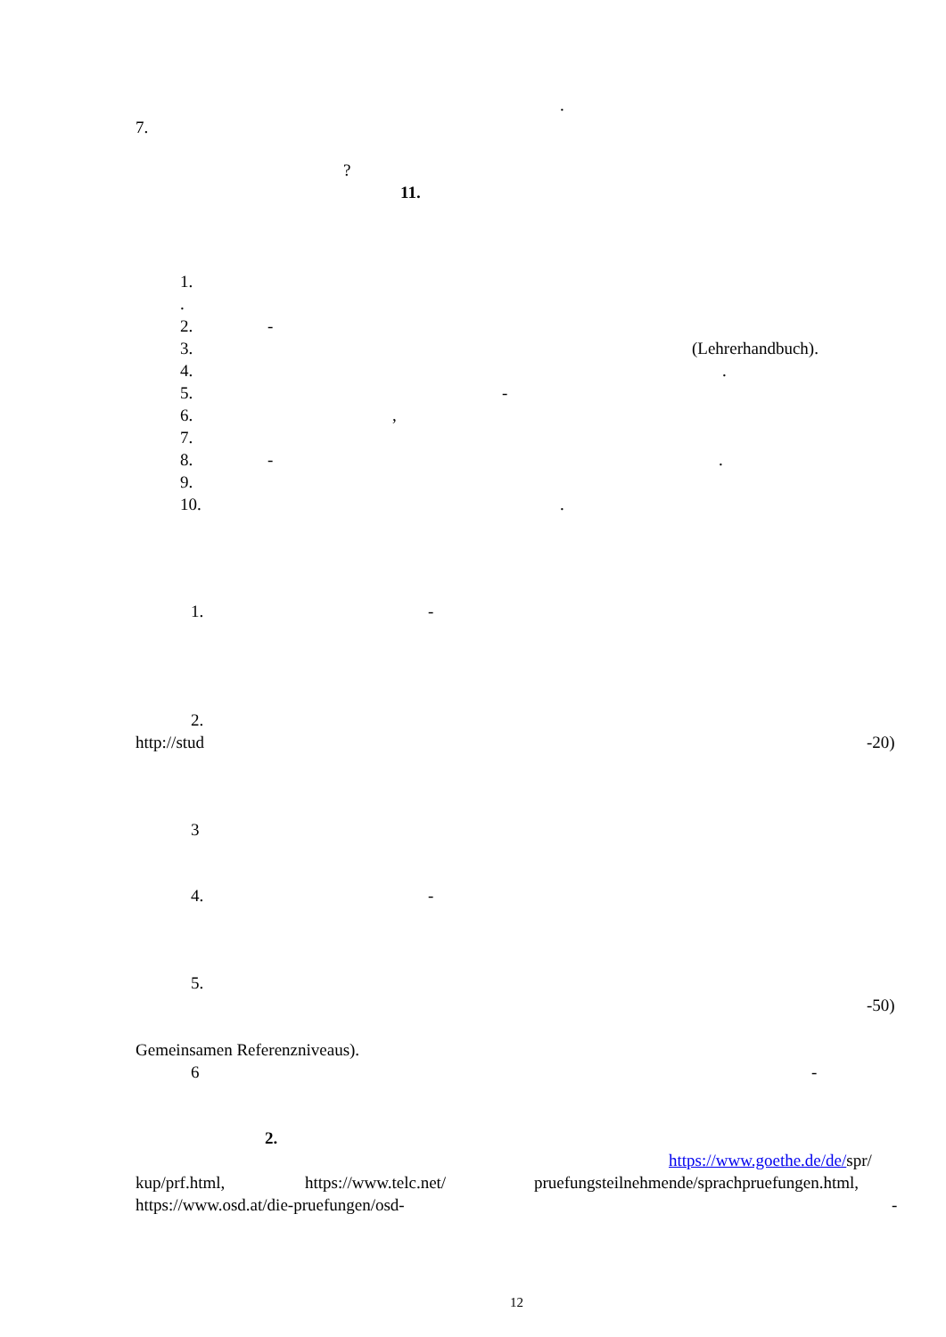.
7. ? 11.
1. . 2. -
3. (Lehrerhandbuch).
4..
5. -
6.,
7. 8. -.
9. 10..
1. -
2.
http://stud -20)
3 4. -
5. -50)
Gemeinsamen Referenzniveaus). 6 -
2. https://www.goethe.de/de/spr/
kup/prf.html, https://www.telc.net/ pruefungsteilnehmende/sprachpruefungen.html,
https://www.osd.at/die-pruefungen/osd- -
12